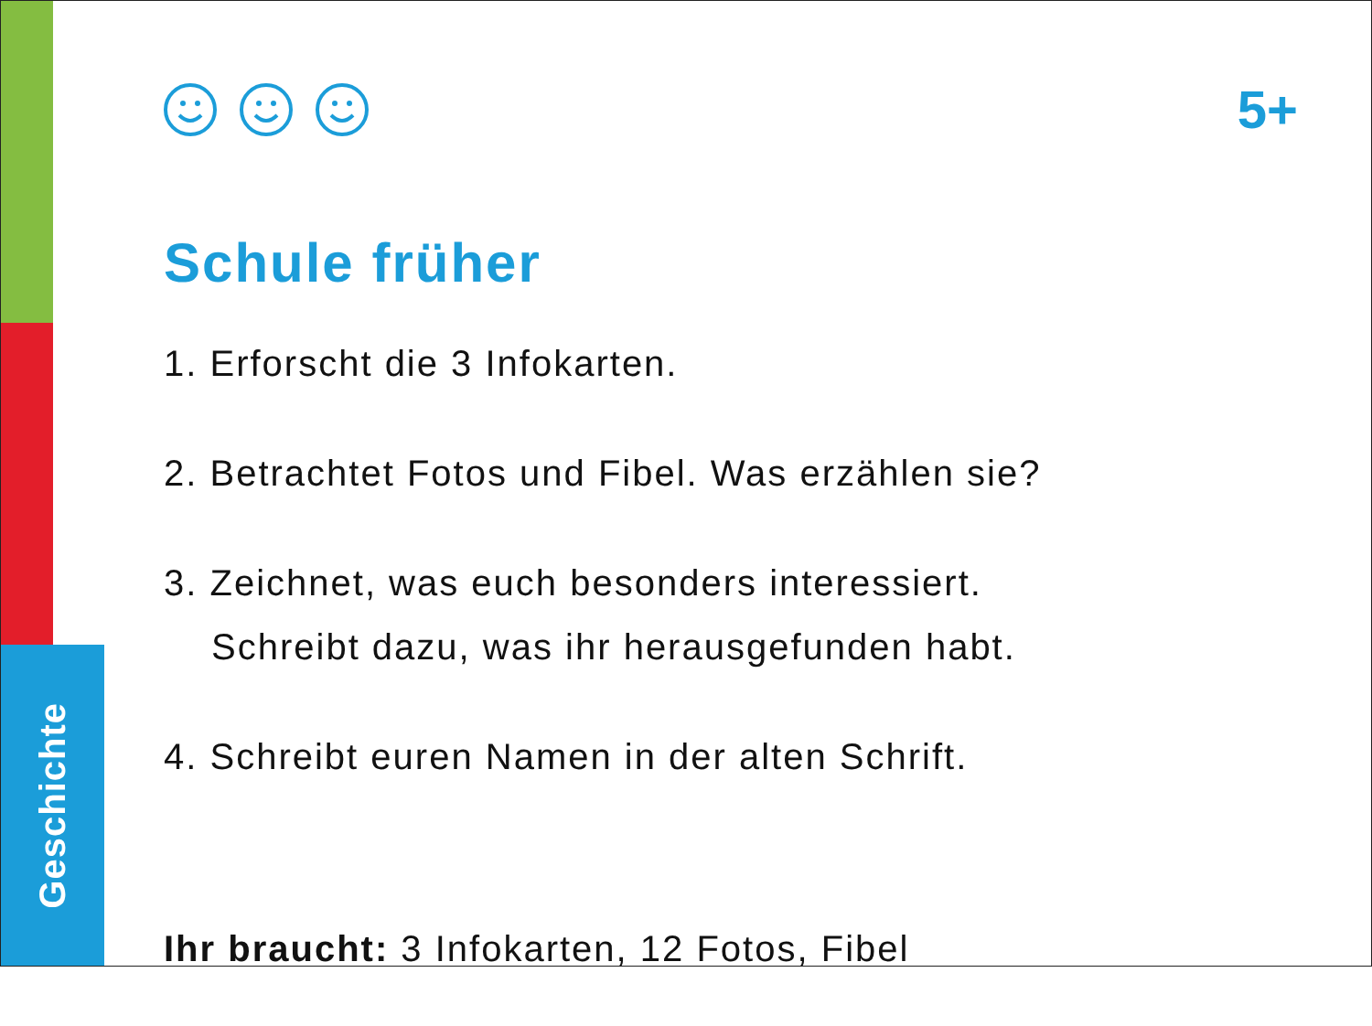Geschichte
5+
Schule früher
1. Erforscht die 3 Infokarten.
2. Betrachtet Fotos und Fibel. Was erzählen sie?
3. Zeichnet, was euch besonders interessiert.
Schreibt dazu, was ihr herausgefunden habt.
4. Schreibt euren Namen in der alten Schrift.
Ihr braucht: 3 Infokarten, 12 Fotos, Fibel